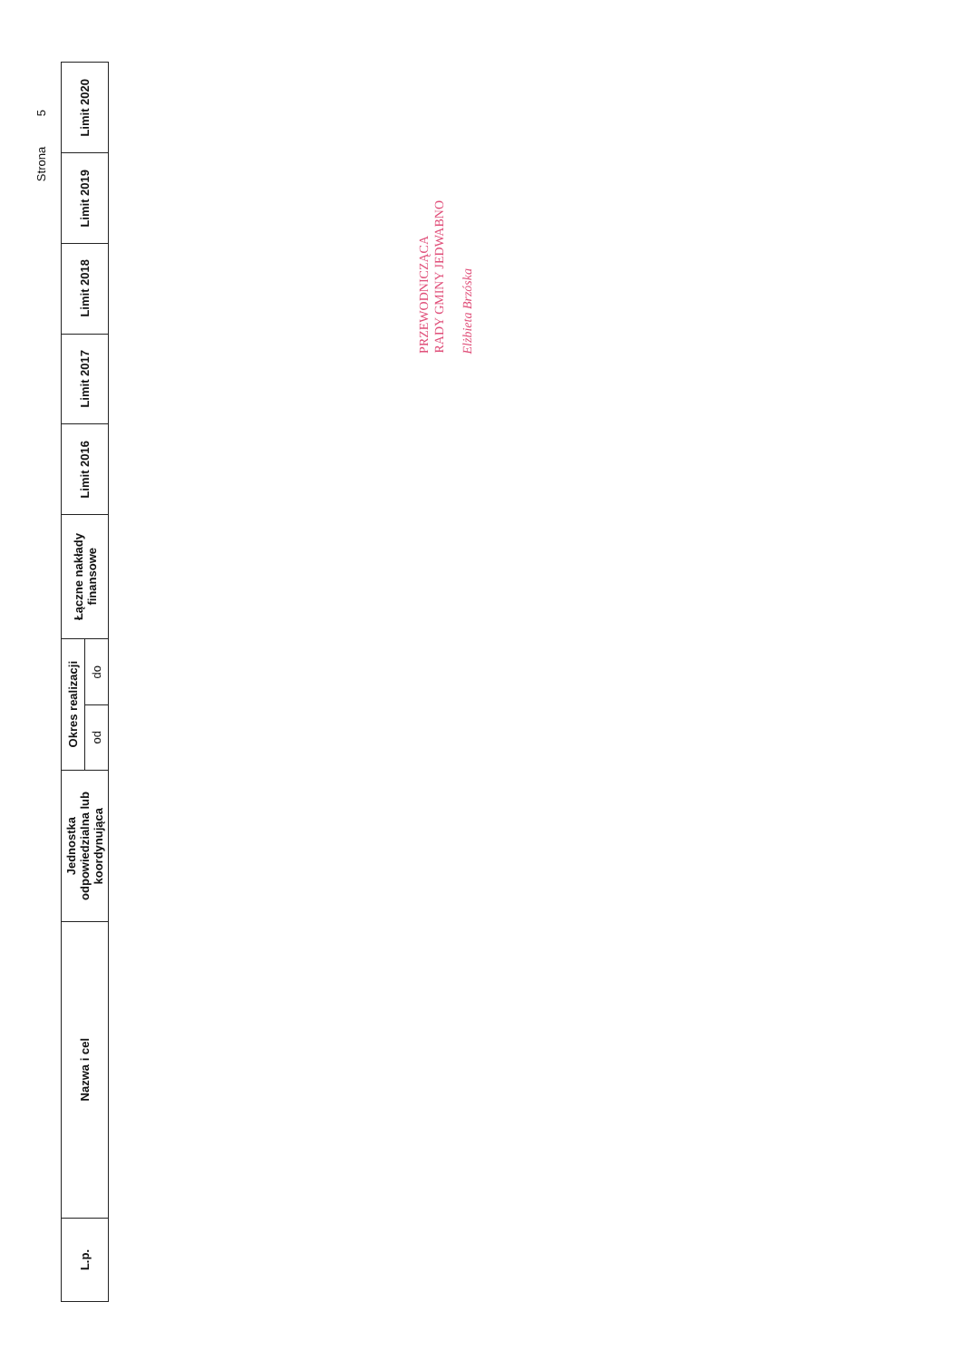Strona 5
| L.p. | Nazwa i cel | Jednostka odpowiedzialna lub koordynująca | Okres realizacji | | Łączne nakłady finansowe | Limit 2016 | Limit 2017 | Limit 2018 | Limit 2019 | Limit 2020 |
| --- | --- | --- | --- | --- | --- | --- | --- | --- | --- | --- |
| | | | od | do | | | | | | |
PRZEWODNICZĄCA
RADY GMINY JEDWABNO
Elżbieta Brzóska